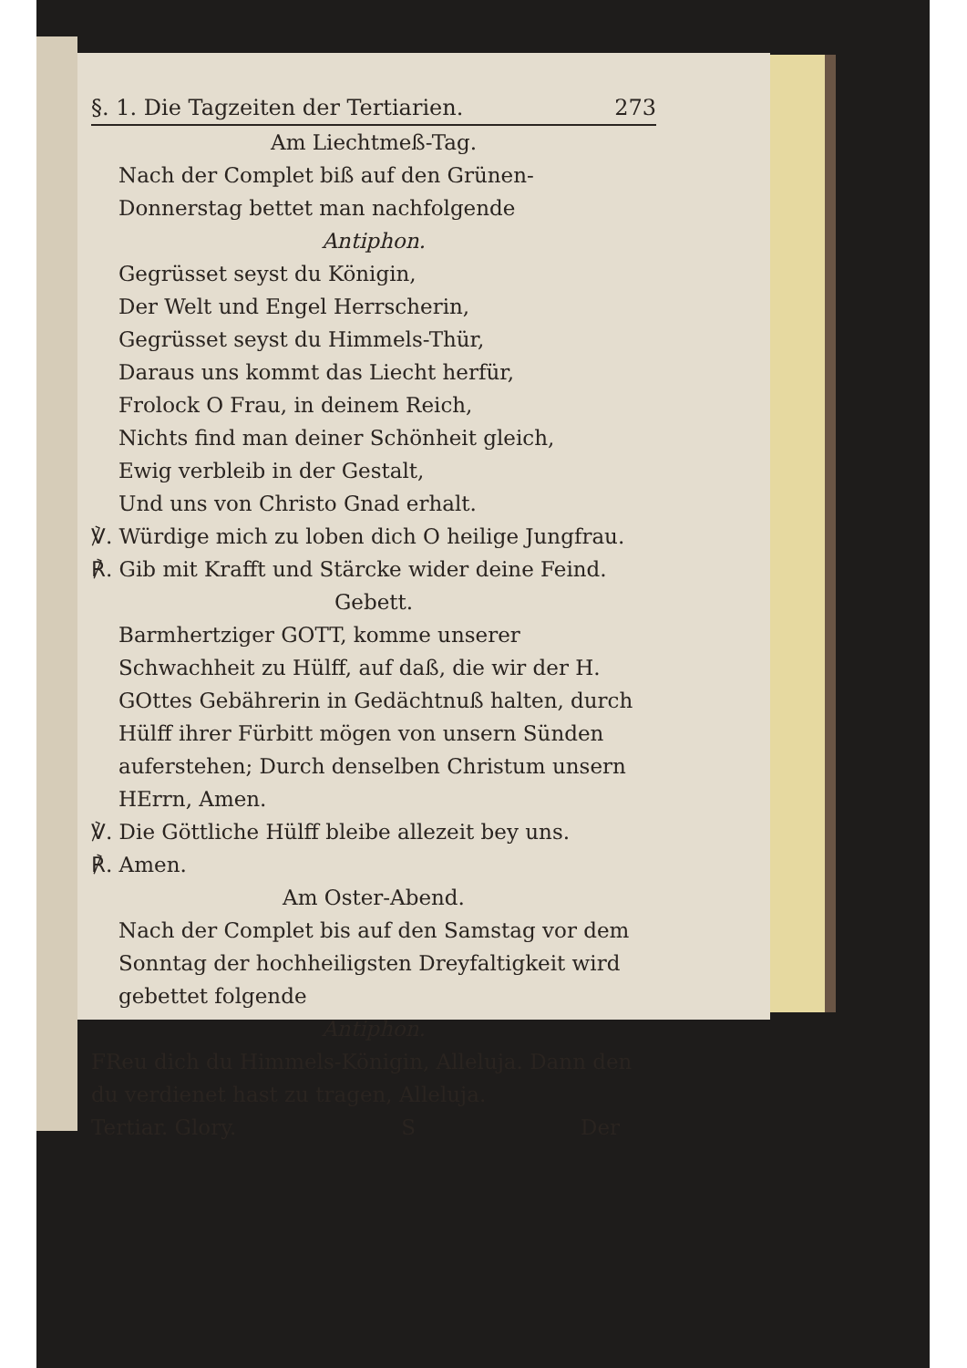§. 1. Die Tagzeiten der Tertiarien. 273
Am Liechtmeß-Tag.
Nach der Complet biß auf den Grünen-Donnerstag bettet man nachfolgende
Antiphon.
Gegrüsset seyst du Königin,
Der Welt und Engel Herrscherin,
Gegrüsset seyst du Himmels-Thür,
Daraus uns kommt das Liecht herfür,
Frolock O Frau, in deinem Reich,
Nichts find man deiner Schönheit gleich,
Ewig verbleib in der Gestalt,
Und uns von Christo Gnad erhalt.
℣. Würdige mich zu loben dich O heilige Jungfrau.
℟. Gib mit Krafft und Stärcke wider deine Feind.
Gebett.
Barmhertziger GOTT, komme unserer Schwachheit zu Hülff, auf daß, die wir der H. GOttes Gebährerin in Gedächtnuß halten, durch Hülff ihrer Fürbitt mögen von unsern Sünden auferstehen; Durch denselben Christum unsern HErrn, Amen.
℣. Die Göttliche Hülff bleibe allezeit bey uns.
℟. Amen.
Am Oster-Abend.
Nach der Complet bis auf den Samstag vor dem Sonntag der hochheiligsten Dreyfaltigkeit wird gebettet folgende
Antiphon.
FReu dich du Himmels-Königin, Alleluja. Dann den du verdienet hast zu tragen, Alleluja.
Tertiar. Glory. S Der